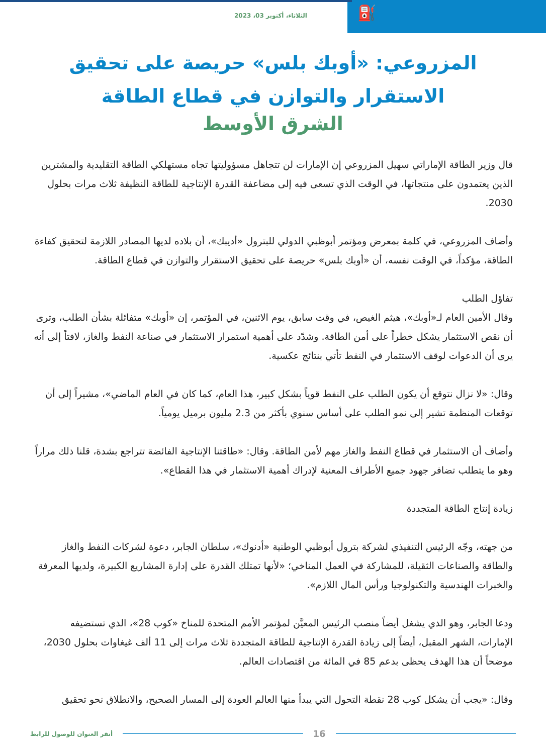الثلاثاء، أكتوبر 03، 2023
⛽
المزروعي: «أوبك بلس» حريصة على تحقيق الاستقرار والتوازن في قطاع الطاقة
الشرق الأوسط
قال وزير الطاقة الإماراتي سهيل المزروعي إن الإمارات لن تتجاهل مسؤوليتها تجاه مستهلكي الطاقة التقليدية والمشترين الذين يعتمدون على منتجاتها، في الوقت الذي تسعى فيه إلى مضاعفة القدرة الإنتاجية للطاقة النظيفة ثلاث مرات بحلول 2030.
وأضاف المزروعي، في كلمة بمعرض ومؤتمر أبوظبي الدولي للبترول «أديبك»، أن بلاده لديها المصادر اللازمة لتحقيق كفاءة الطاقة، مؤكداً، في الوقت نفسه، أن «أوبك بلس» حريصة على تحقيق الاستقرار والتوازن في قطاع الطاقة.
تفاؤل الطلب
وقال الأمين العام لـ«أوبك»، هيثم الغيص، في وقت سابق، يوم الاثنين، في المؤتمر، إن «أوبك» متفائلة بشأن الطلب، وترى أن نقص الاستثمار يشكل خطراً على أمن الطاقة. وشدّد على أهمية استمرار الاستثمار في صناعة النفط والغاز، لافتاً إلى أنه يرى أن الدعوات لوقف الاستثمار في النفط تأتي بنتائج عكسية.
وقال: «لا نزال نتوقع أن يكون الطلب على النفط قوياً بشكل كبير، هذا العام، كما كان في العام الماضي»، مشيراً إلى أن توقعات المنظمة تشير إلى نمو الطلب على أساس سنوي بأكثر من 2.3 مليون برميل يومياً.
وأضاف أن الاستثمار في قطاع النفط والغاز مهم لأمن الطاقة. وقال: «طاقتنا الإنتاجية الفائضة تتراجع بشدة، قلنا ذلك مراراً وهو ما يتطلب تضافر جهود جميع الأطراف المعنية لإدراك أهمية الاستثمار في هذا القطاع».
زيادة إنتاج الطاقة المتجددة
من جهته، وجّه الرئيس التنفيذي لشركة بترول أبوظبي الوطنية «أدنوك»، سلطان الجابر، دعوة لشركات النفط والغاز والطاقة والصناعات الثقيلة، للمشاركة في العمل المناخي؛ «لأنها تمتلك القدرة على إدارة المشاريع الكبيرة، ولديها المعرفة والخبرات الهندسية والتكنولوجيا ورأس المال اللازم».
ودعا الجابر، وهو الذي يشغل أيضاً منصب الرئيس المعيَّن لمؤتمر الأمم المتحدة للمناخ «كوب 28»، الذي تستضيفه الإمارات، الشهر المقبل، أيضاً إلى زيادة القدرة الإنتاجية للطاقة المتجددة ثلاث مرات إلى 11 ألف غيغاوات بحلول 2030، موضحاً أن هذا الهدف يحظى بدعم 85 في المائة من اقتصادات العالم.
وقال: «يجب أن يشكل كوب 28 نقطة التحول التي يبدأ منها العالم العودة إلى المسار الصحيح، والانطلاق نحو تحقيق
16
أنقر العنوان للوصول للرابط